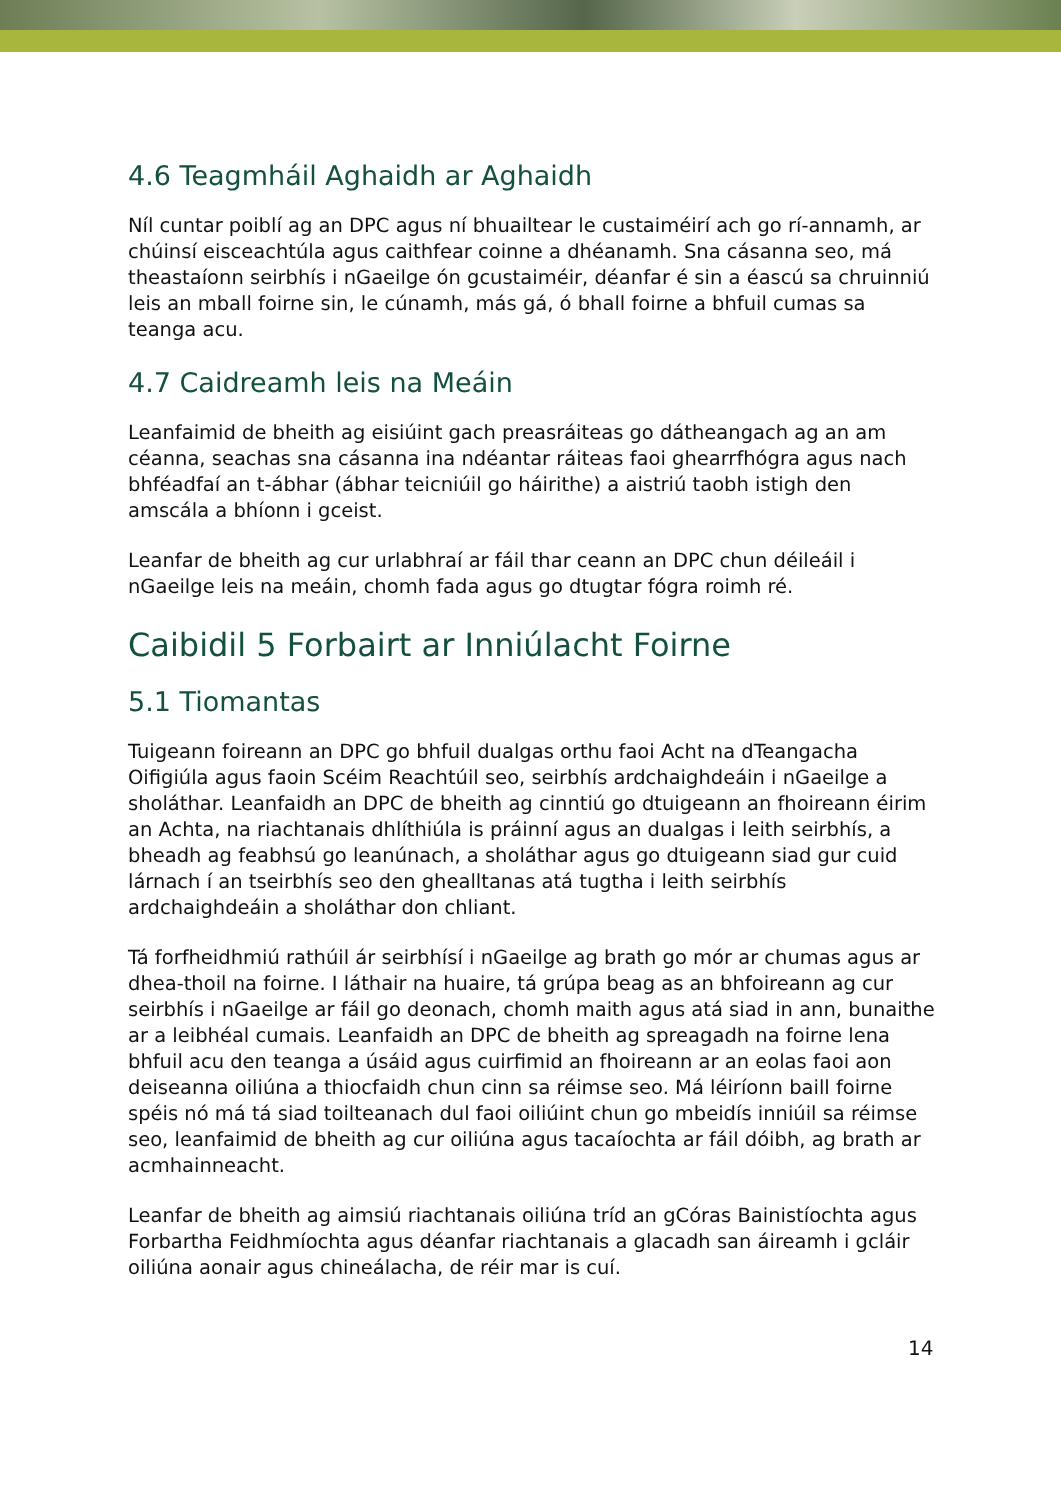4.6 Teagmháil Aghaidh ar Aghaidh
Níl cuntar poiblí ag an DPC agus ní bhuailtear le custaiméirí ach go rí-annamh, ar chúinsí eisceachtúla agus caithfear coinne a dhéanamh. Sna cásanna seo, má theastaíonn seirbhís i nGaeilge ón gcustaiméir, déanfar é sin a éascú sa chruinniú leis an mball foirne sin, le cúnamh, más gá, ó bhall foirne a bhfuil cumas sa teanga acu.
4.7 Caidreamh leis na Meáin
Leanfaimid de bheith ag eisiúint gach preasráiteas go dátheangach ag an am céanna, seachas sna cásanna ina ndéantar ráiteas faoi ghearrfhógra agus nach bhféadfaí an t-ábhar (ábhar teicniúil go háirithe) a aistriú taobh istigh den amscála a bhíonn i gceist.
Leanfar de bheith ag cur urlabhraí ar fáil thar ceann an DPC chun déileáil i nGaeilge leis na meáin, chomh fada agus go dtugtar fógra roimh ré.
Caibidil 5 Forbairt ar Inniúlacht Foirne
5.1 Tiomantas
Tuigeann foireann an DPC go bhfuil dualgas orthu faoi Acht na dTeangacha Oifigiúla agus faoin Scéim Reachtúil seo, seirbhís ardchaighdeáin i nGaeilge a sholáthar. Leanfaidh an DPC de bheith ag cinntiú go dtuigeann an fhoireann éirim an Achta, na riachtanais dhlíthiúla is práinní agus an dualgas i leith seirbhís, a bheadh ag feabhsú go leanúnach, a sholáthar agus go dtuigeann siad gur cuid lárnach í an tseirbhís seo den ghealltanas atá tugtha i leith seirbhís ardchaighdeáin a sholáthar don chliant.
Tá forfheidhmiú rathúil ár seirbhísí i nGaeilge ag brath go mór ar chumas agus ar dhea-thoil na foirne. I láthair na huaire, tá grúpa beag as an bhfoireann ag cur seirbhís i nGaeilge ar fáil go deonach, chomh maith agus atá siad in ann, bunaithe ar a leibhéal cumais. Leanfaidh an DPC de bheith ag spreagadh na foirne lena bhfuil acu den teanga a úsáid agus cuirfimid an fhoireann ar an eolas faoi aon deiseanna oiliúna a thiocfaidh chun cinn sa réimse seo. Má léiríonn baill foirne spéis nó má tá siad toilteanach dul faoi oiliúint chun go mbeidís inniúil sa réimse seo, leanfaimid de bheith ag cur oiliúna agus tacaíochta ar fáil dóibh, ag brath ar acmhainneacht.
Leanfar de bheith ag aimsiú riachtanais oiliúna tríd an gCóras Bainistíochta agus Forbartha Feidhmíochta agus déanfar riachtanais a glacadh san áireamh i gcláir oiliúna aonair agus chineálacha, de réir mar is cuí.
14